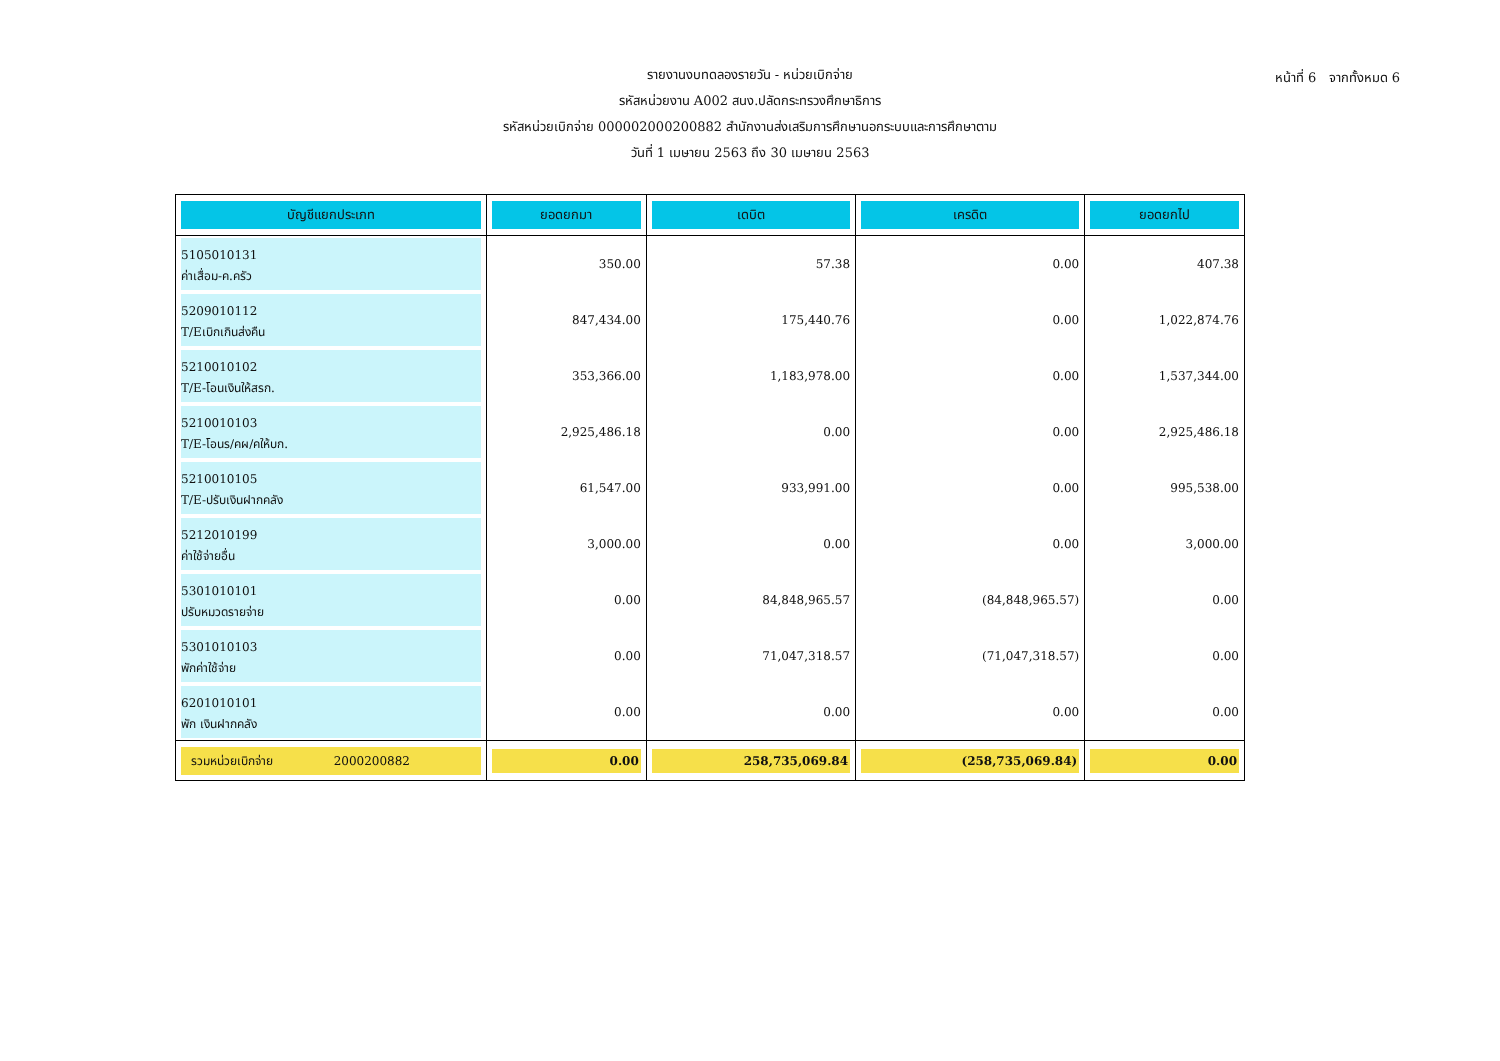หน้าที่ 6 จากทั้งหมด 6
รายงานงบทดลองรายวัน - หน่วยเบิกจ่าย
รหัสหน่วยงาน A002 สนง.ปลัดกระทรวงศึกษาธิการ
รหัสหน่วยเบิกจ่าย 000002000200882 สำนักงานส่งเสริมการศึกษานอกระบบและการศึกษาตาม
วันที่ 1 เมษายน 2563 ถึง 30 เมษายน 2563
| บัญชีแยกประเภท | ยอดยกมา | เดบิต | เครดิต | ยอดยกไป |
| --- | --- | --- | --- | --- |
| 5105010131 ค่าเสื่อม-ค.ครัว | 350.00 | 57.38 | 0.00 | 407.38 |
| 5209010112 T/Eเบิกเกินส่งคืน | 847,434.00 | 175,440.76 | 0.00 | 1,022,874.76 |
| 5210010102 T/E-โอนเงินให้สรก. | 353,366.00 | 1,183,978.00 | 0.00 | 1,537,344.00 |
| 5210010103 T/E-โอนร/คผ/คให้บก. | 2,925,486.18 | 0.00 | 0.00 | 2,925,486.18 |
| 5210010105 T/E-ปรับเงินฝากคลัง | 61,547.00 | 933,991.00 | 0.00 | 995,538.00 |
| 5212010199 ค่าใช้จ่ายอื่น | 3,000.00 | 0.00 | 0.00 | 3,000.00 |
| 5301010101 ปรับหมวดรายจ่าย | 0.00 | 84,848,965.57 | (84,848,965.57) | 0.00 |
| 5301010103 พักค่าใช้จ่าย | 0.00 | 71,047,318.57 | (71,047,318.57) | 0.00 |
| 6201010101 พัก เงินฝากคลัง | 0.00 | 0.00 | 0.00 | 0.00 |
| รวมหน่วยเบิกจ่าย 2000200882 | 0.00 | 258,735,069.84 | (258,735,069.84) | 0.00 |